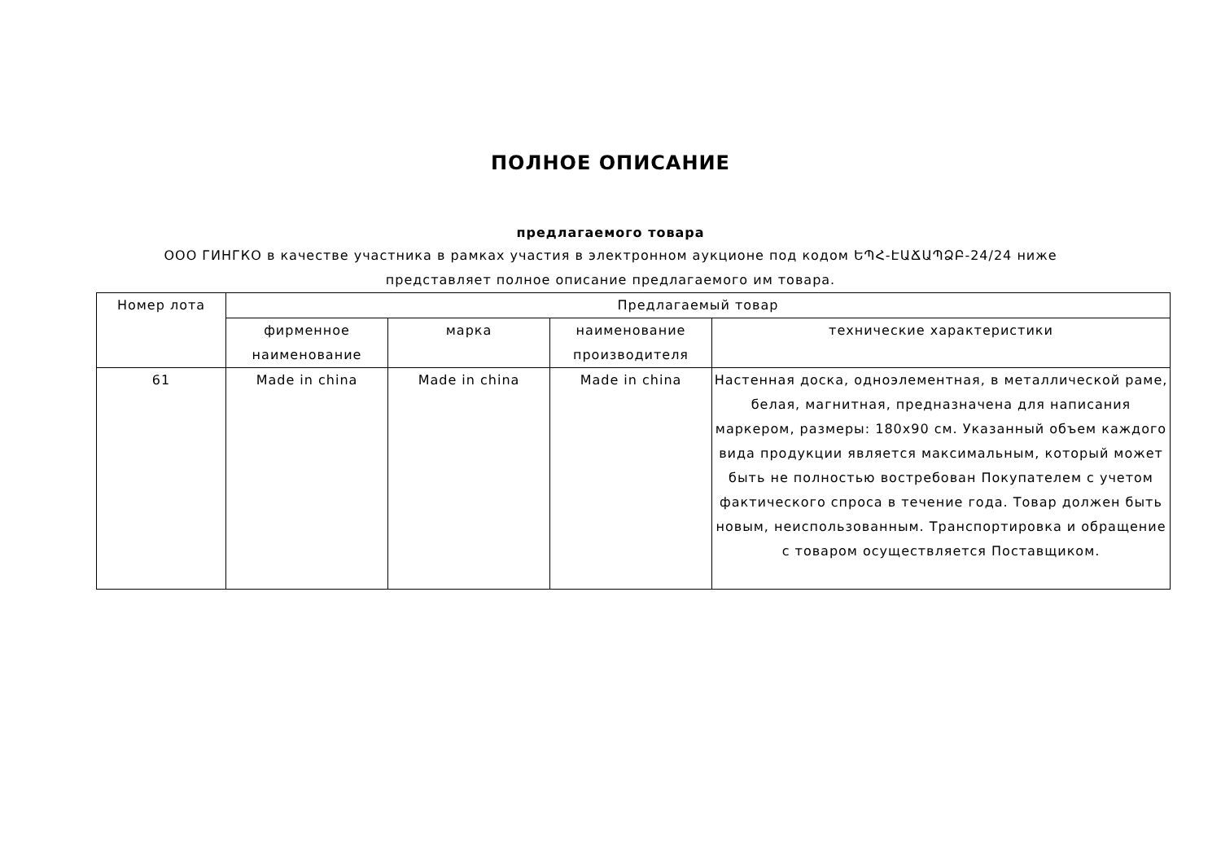ПОЛНОЕ ОПИСАНИЕ
предлагаемого товара
ООО ГИНГКО в качестве участника в рамках участия в электронном аукционе под кодом ԵՊՀ-ԷԱՃԱՊՁԲ-24/24 ниже представляет полное описание предлагаемого им товара.
| Номер лота | Предлагаемый товар | | | |
| --- | --- | --- | --- | --- |
| | фирменное наименование | марка | наименование производителя | технические характеристики |
| 61 | Made in china | Made in china | Made in china | Настенная доска, одноэлементная, в металлической раме, белая, магнитная, предназначена для написания маркером, размеры: 180x90 см. Указанный объем каждого вида продукции является максимальным, который может быть не полностью востребован Покупателем с учетом фактического спроса в течение года. Товар должен быть новым, неиспользованным. Транспортировка и обращение с товаром осуществляется Поставщиком. |